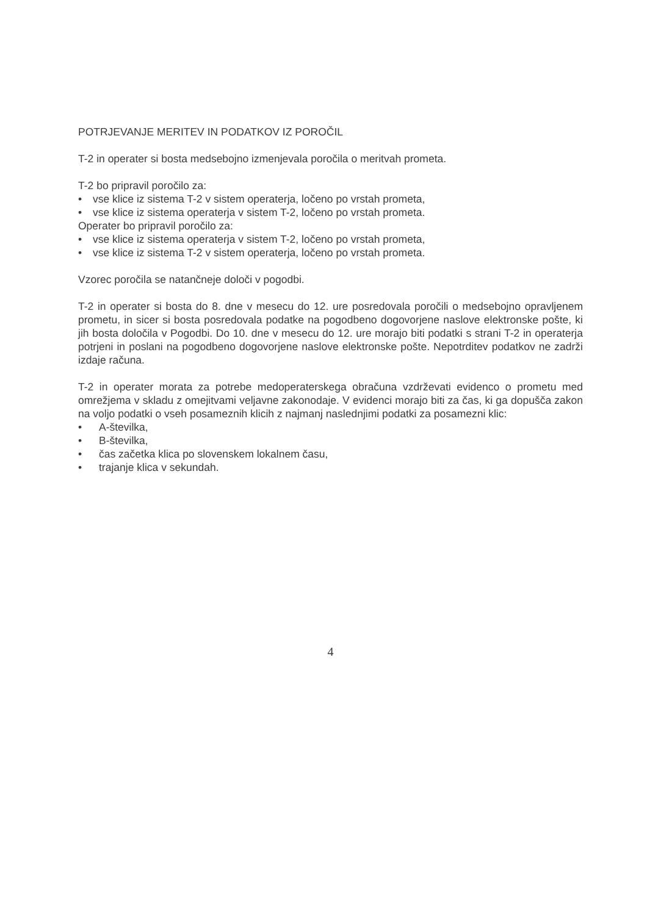POTRJEVANJE MERITEV IN PODATKOV IZ POROČIL
T-2 in operater si bosta medsebojno izmenjevala poročila o meritvah prometa.
T-2 bo pripravil poročilo za:
• vse klice iz sistema T-2 v sistem operaterja, ločeno po vrstah prometa,
• vse klice iz sistema operaterja v sistem T-2, ločeno po vrstah prometa.
Operater bo pripravil poročilo za:
• vse klice iz sistema operaterja v sistem T-2, ločeno po vrstah prometa,
• vse klice iz sistema T-2 v sistem operaterja, ločeno po vrstah prometa.
Vzorec poročila se natančneje določi v pogodbi.
T-2 in operater si bosta do 8. dne v mesecu do 12. ure posredovala poročili o medsebojno opravljenem prometu, in sicer si bosta posredovala podatke na pogodbeno dogovorjene naslove elektronske pošte, ki jih bosta določila v Pogodbi. Do 10. dne v mesecu do 12. ure morajo biti podatki s strani T-2 in operaterja potrjeni in poslani na pogodbeno dogovorjene naslove elektronske pošte. Nepotrditev podatkov ne zadrži izdaje računa.
T-2 in operater morata za potrebe medoperaterskega obračuna vzdrževati evidenco o prometu med omrežjema v skladu z omejitvami veljavne zakonodaje. V evidenci morajo biti za čas, ki ga dopušča zakon na voljo podatki o vseh posameznih klicih z najmanj naslednjimi podatki za posamezni klic:
• A-številka,
• B-številka,
• čas začetka klica po slovenskem lokalnem času,
• trajanje klica v sekundah.
4